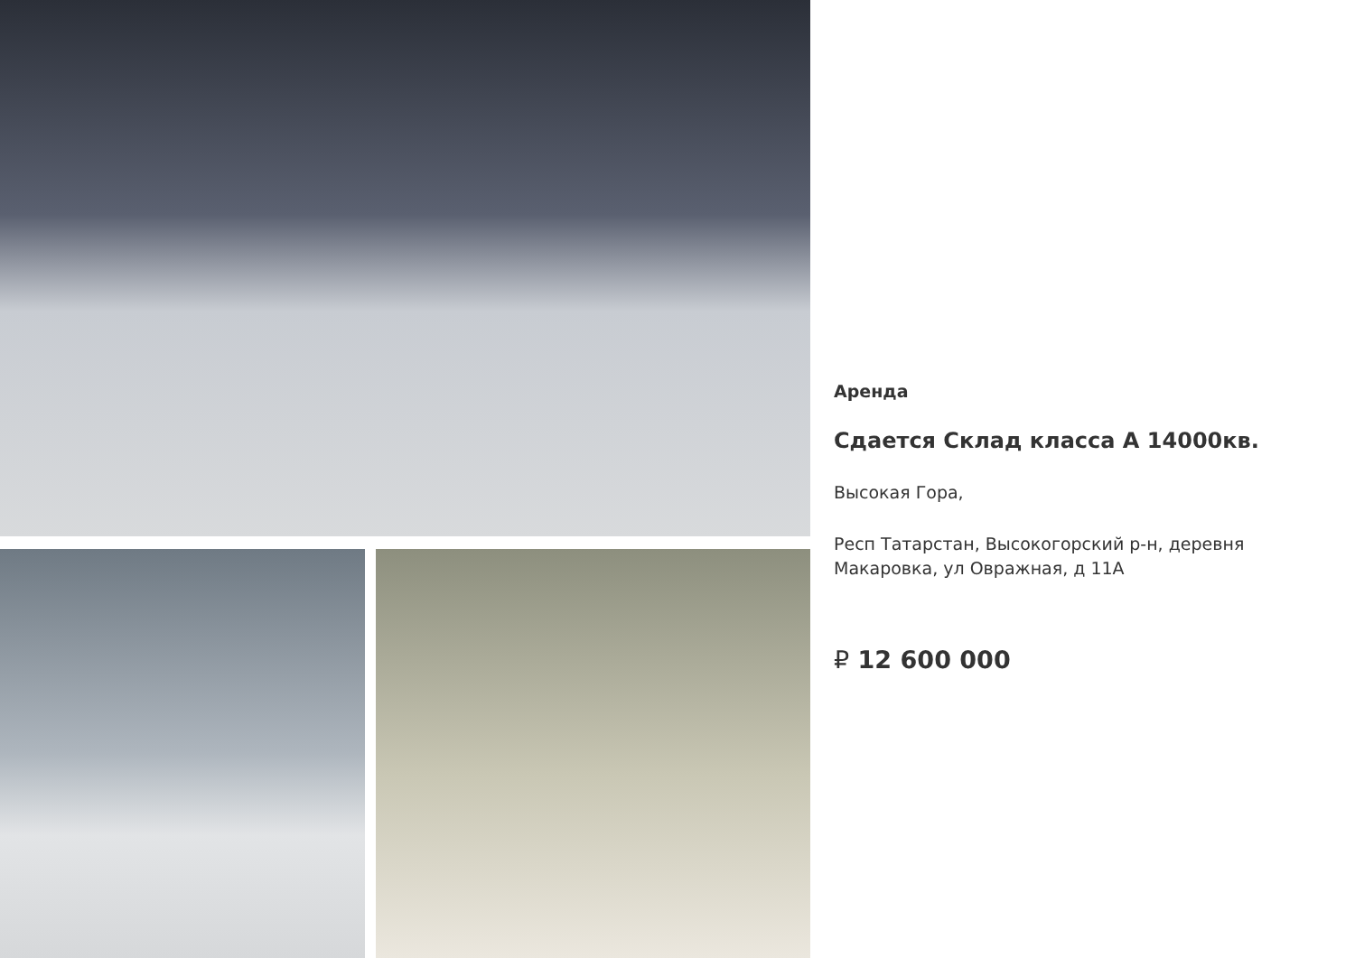Аренда
Сдается Склад класса А 14000кв.
Высокая Гора,
Респ Татарстан, Высокогорский р-н, деревня Макаровка, ул Овражная, д 11А
₽ 12 600 000